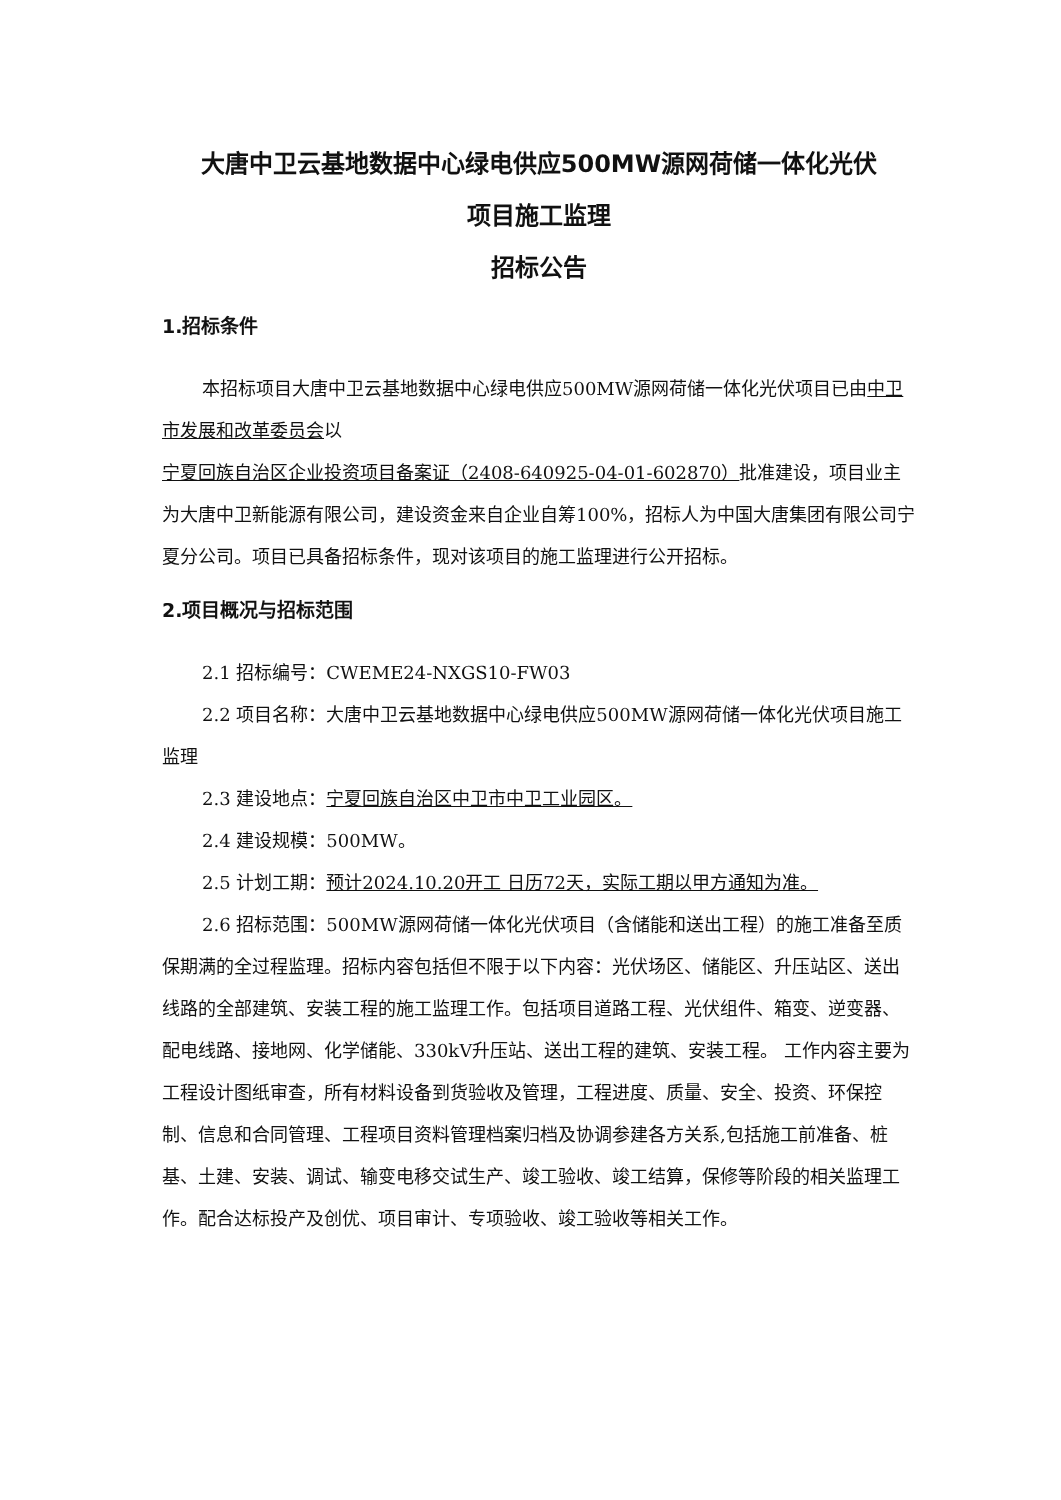大唐中卫云基地数据中心绿电供应500MW源网荷储一体化光伏
项目施工监理
招标公告
1.招标条件
本招标项目大唐中卫云基地数据中心绿电供应500MW源网荷储一体化光伏项目已由中卫市发展和改革委员会以宁夏回族自治区企业投资项目备案证（2408-640925-04-01-602870）批准建设，项目业主为大唐中卫新能源有限公司，建设资金来自企业自筹100%，招标人为中国大唐集团有限公司宁夏分公司。项目已具备招标条件，现对该项目的施工监理进行公开招标。
2.项目概况与招标范围
2.1 招标编号：CWEME24-NXGS10-FW03
2.2 项目名称：大唐中卫云基地数据中心绿电供应500MW源网荷储一体化光伏项目施工监理
2.3 建设地点：宁夏回族自治区中卫市中卫工业园区。
2.4 建设规模：500MW。
2.5 计划工期：预计2024.10.20开工 日历72天，实际工期以甲方通知为准。
2.6 招标范围：500MW源网荷储一体化光伏项目（含储能和送出工程）的施工准备至质保期满的全过程监理。招标内容包括但不限于以下内容：光伏场区、储能区、升压站区、送出线路的全部建筑、安装工程的施工监理工作。包括项目道路工程、光伏组件、箱变、逆变器、配电线路、接地网、化学储能、330kV升压站、送出工程的建筑、安装工程。 工作内容主要为工程设计图纸审查，所有材料设备到货验收及管理，工程进度、质量、安全、投资、环保控制、信息和合同管理、工程项目资料管理档案归档及协调参建各方关系,包括施工前准备、桩基、土建、安装、调试、输变电移交试生产、竣工验收、竣工结算，保修等阶段的相关监理工作。配合达标投产及创优、项目审计、专项验收、竣工验收等相关工作。